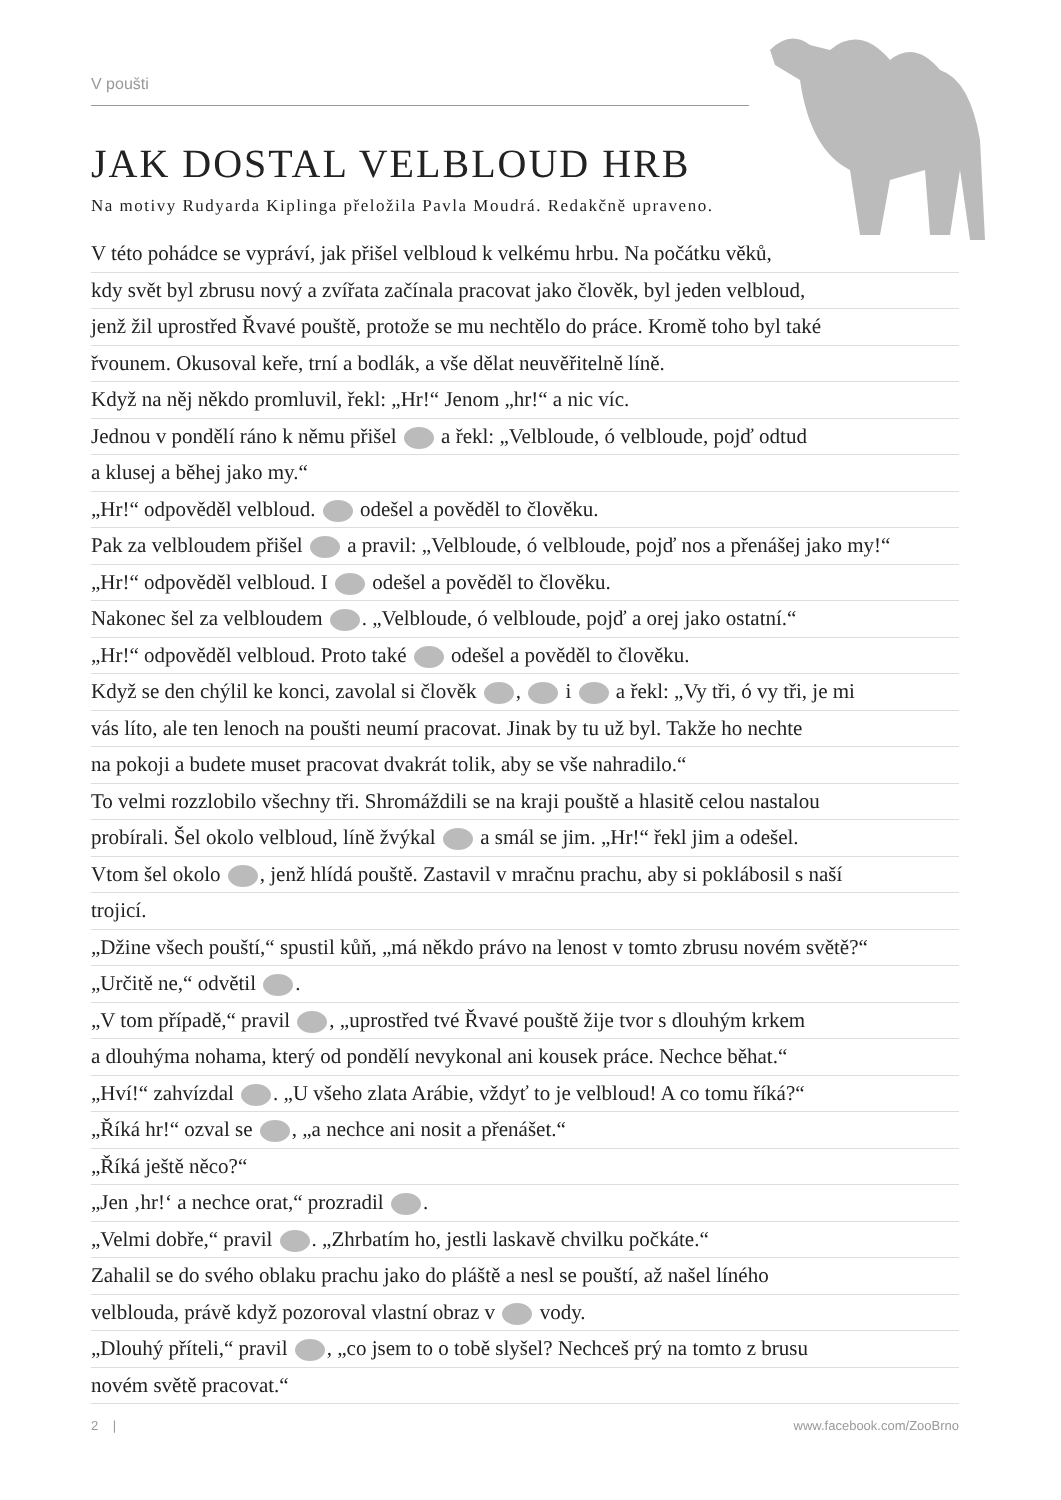V poušti
JAK DOSTAL VELBLOUD HRB
Na motivy Rudyarda Kiplinga přeložila Pavla Moudrá. Redakčně upraveno.
V této pohádce se vypráví, jak přišel velbloud k velkému hrbu. Na počátku věků,
kdy svět byl zbrusu nový a zvířata začínala pracovat jako člověk, byl jeden velbloud,
jenž žil uprostřed Řvavé pouště, protože se mu nechtělo do práce. Kromě toho byl také
řvounem. Okusoval keře, trní a bodlák, a vše dělat neuvěřitelně líně.
Když na něj někdo promluvil, řekl: „Hr!“ Jenom „hr!“ a nic víc.
Jednou v pondělí ráno k němu přišel a řekl: „Velbloude, ó velbloude, pojď odtud
a klusej a běhej jako my.“
„Hr!“ odpověděl velbloud. odešel a pověděl to člověku.
Pak za velbloudem přišel a pravil: „Velbloude, ó velbloude, pojď nos a přenášej jako my!“
„Hr!“ odpověděl velbloud. I odešel a pověděl to člověku.
Nakonec šel za velbloudem . „Velbloude, ó velbloude, pojď a orej jako ostatní.“
„Hr!“ odpověděl velbloud. Proto také odešel a pověděl to člověku.
Když se den chýlil ke konci, zavolal si člověk , i a řekl: „Vy tři, ó vy tři, je mi
vás líto, ale ten lenoch na poušti neumí pracovat. Jinak by tu už byl. Takže ho nechte
na pokoji a budete muset pracovat dvakrát tolik, aby se vše nahradilo.“
To velmi rozzlobilo všechny tři. Shromáždili se na kraji pouště a hlasitě celou nastalou
probírali. Šel okolo velbloud, líně žvýkal a smál se jim. „Hr!“ řekl jim a odešel.
Vtom šel okolo , jenž hlídá pouště. Zastavil v mračnu prachu, aby si poklábosil s naší
trojicí.
„Džine všech pouští,“ spustil kůň, „má někdo právo na lenost v tomto zbrusu novém světě?“
„Určitě ne,“ odvětil .
„V tom případě,“ pravil , „uprostřed tvé Řvavé pouště žije tvor s dlouhým krkem
a dlouhýma nohama, který od pondělí nevykonal ani kousek práce. Nechce běhat.“
„Hví!“ zahvízdal . „U všeho zlata Arábie, vždyť to je velbloud! A co tomu říká?“
„Říká hr!“ ozval se , „a nechce ani nosit a přenášet.“
„Říká ještě něco?“
„Jen ‚hr!‘ a nechce orat,“ prozradil .
„Velmi dobře,“ pravil . „Zhrbatím ho, jestli laskavě chvilku počkáte.“
Zahalil se do svého oblaku prachu jako do pláště a nesl se pouští, až našel líného
velblouda, právě když pozoroval vlastní obraz v vody.
„Dlouhý příteli,“ pravil , „co jsem to o tobě slyšel? Nechceš prý na tomto z brusu
novém světě pracovat.“
2 | www.facebook.com/ZooBrno